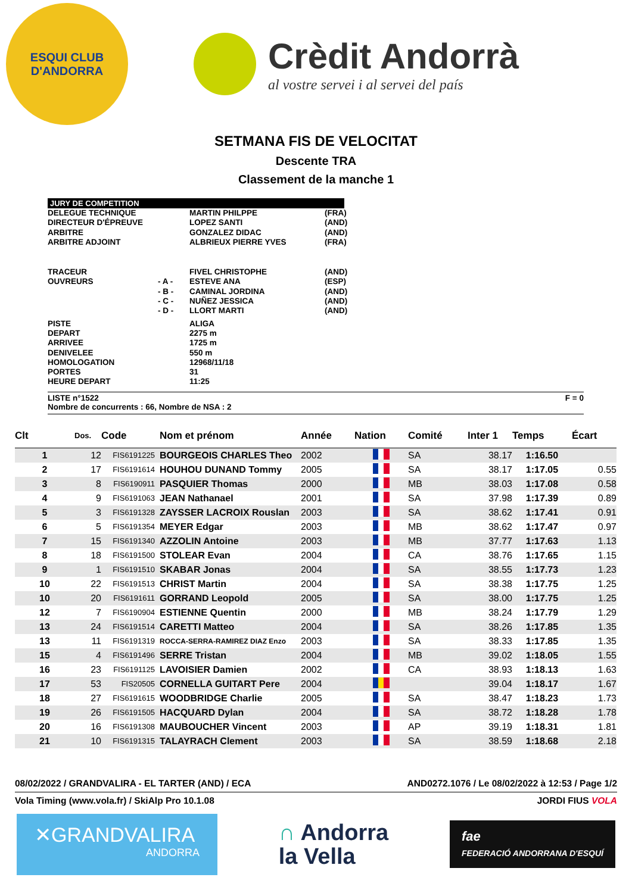ESQUI CLUB
D'ANDORRA
Crèdit Andorrà
al vostre servei i al servei del país
SETMANA FIS DE VELOCITAT
Descente TRA
Classement de la manche 1
JURY DE COMPETITION
| DELEGUE TECHNIQUE | | MARTIN PHILPPE | (FRA) |
| DIRECTEUR D'ÉPREUVE | | LOPEZ SANTI | (AND) |
| ARBITRE | | GONZALEZ DIDAC | (AND) |
| ARBITRE ADJOINT | | ALBRIEUX PIERRE YVES | (FRA) |
| TRACEUR | | FIVEL CHRISTOPHE | (AND) |
| OUVREURS | - A - | ESTEVE ANA | (ESP) |
| | - B - | CAMINAL JORDINA | (AND) |
| | - C - | NUÑEZ JESSICA | (AND) |
| | - D - | LLORT MARTI | (AND) |
| PISTE | | ALIGA | |
| DEPART | | 2275 m | |
| ARRIVEE | | 1725 m | |
| DENIVELEE | | 550 m | |
| HOMOLOGATION | | 12968/11/18 | |
| PORTES | | 31 | |
| HEURE DEPART | | 11:25 | |
LISTE n°1522 F = 0
Nombre de concurrents : 66, Nombre de NSA : 2
| Clt | Dos. | Code | Nom et prénom | Année | Nation | Comité | Inter 1 | Temps | Écart |
| --- | --- | --- | --- | --- | --- | --- | --- | --- | --- |
| 1 | 12 | FIS6191225 | BOURGEOIS CHARLES Theo | 2002 | | SA | 38.17 | 1:16.50 | |
| 2 | 17 | FIS6191614 | HOUHOU DUNAND Tommy | 2005 | | SA | 38.17 | 1:17.05 | 0.55 |
| 3 | 8 | FIS6190911 | PASQUIER Thomas | 2000 | | MB | 38.03 | 1:17.08 | 0.58 |
| 4 | 9 | FIS6191063 | JEAN Nathanael | 2001 | | SA | 37.98 | 1:17.39 | 0.89 |
| 5 | 3 | FIS6191328 | ZAYSSER LACROIX Rouslan | 2003 | | SA | 38.62 | 1:17.41 | 0.91 |
| 6 | 5 | FIS6191354 | MEYER Edgar | 2003 | | MB | 38.62 | 1:17.47 | 0.97 |
| 7 | 15 | FIS6191340 | AZZOLIN Antoine | 2003 | | MB | 37.77 | 1:17.63 | 1.13 |
| 8 | 18 | FIS6191500 | STOLEAR Evan | 2004 | | CA | 38.76 | 1:17.65 | 1.15 |
| 9 | 1 | FIS6191510 | SKABAR Jonas | 2004 | | SA | 38.55 | 1:17.73 | 1.23 |
| 10 | 22 | FIS6191513 | CHRIST Martin | 2004 | | SA | 38.38 | 1:17.75 | 1.25 |
| 10 | 20 | FIS6191611 | GORRAND Leopold | 2005 | | SA | 38.00 | 1:17.75 | 1.25 |
| 12 | 7 | FIS6190904 | ESTIENNE Quentin | 2000 | | MB | 38.24 | 1:17.79 | 1.29 |
| 13 | 24 | FIS6191514 | CARETTI Matteo | 2004 | | SA | 38.26 | 1:17.85 | 1.35 |
| 13 | 11 | FIS6191319 | ROCCA-SERRA-RAMIREZ DIAZ Enzo | 2003 | | SA | 38.33 | 1:17.85 | 1.35 |
| 15 | 4 | FIS6191496 | SERRE Tristan | 2004 | | MB | 39.02 | 1:18.05 | 1.55 |
| 16 | 23 | FIS6191125 | LAVOISIER Damien | 2002 | | CA | 38.93 | 1:18.13 | 1.63 |
| 17 | 53 | FIS20505 | CORNELLA GUITART Pere | 2004 | | | 39.04 | 1:18.17 | 1.67 |
| 18 | 27 | FIS6191615 | WOODBRIDGE Charlie | 2005 | | SA | 38.47 | 1:18.23 | 1.73 |
| 19 | 26 | FIS6191505 | HACQUARD Dylan | 2004 | | SA | 38.72 | 1:18.28 | 1.78 |
| 20 | 16 | FIS6191308 | MAUBOUCHER Vincent | 2003 | | AP | 39.19 | 1:18.31 | 1.81 |
| 21 | 10 | FIS6191315 | TALAYRACH Clement | 2003 | | SA | 38.59 | 1:18.68 | 2.18 |
08/02/2022 / GRANDVALIRA - EL TARTER (AND) / ECA AND0272.1076 / Le 08/02/2022 à 12:53 / Page 1/2
Vola Timing (www.vola.fr) / SkiAlp Pro 10.1.08 JORDI FIUS VOLA
✕GRANDVALIRA
ANDORRA
∩ Andorra
la Vella
fae
FEDERACIÓ ANDORRANA D'ESQUÍ